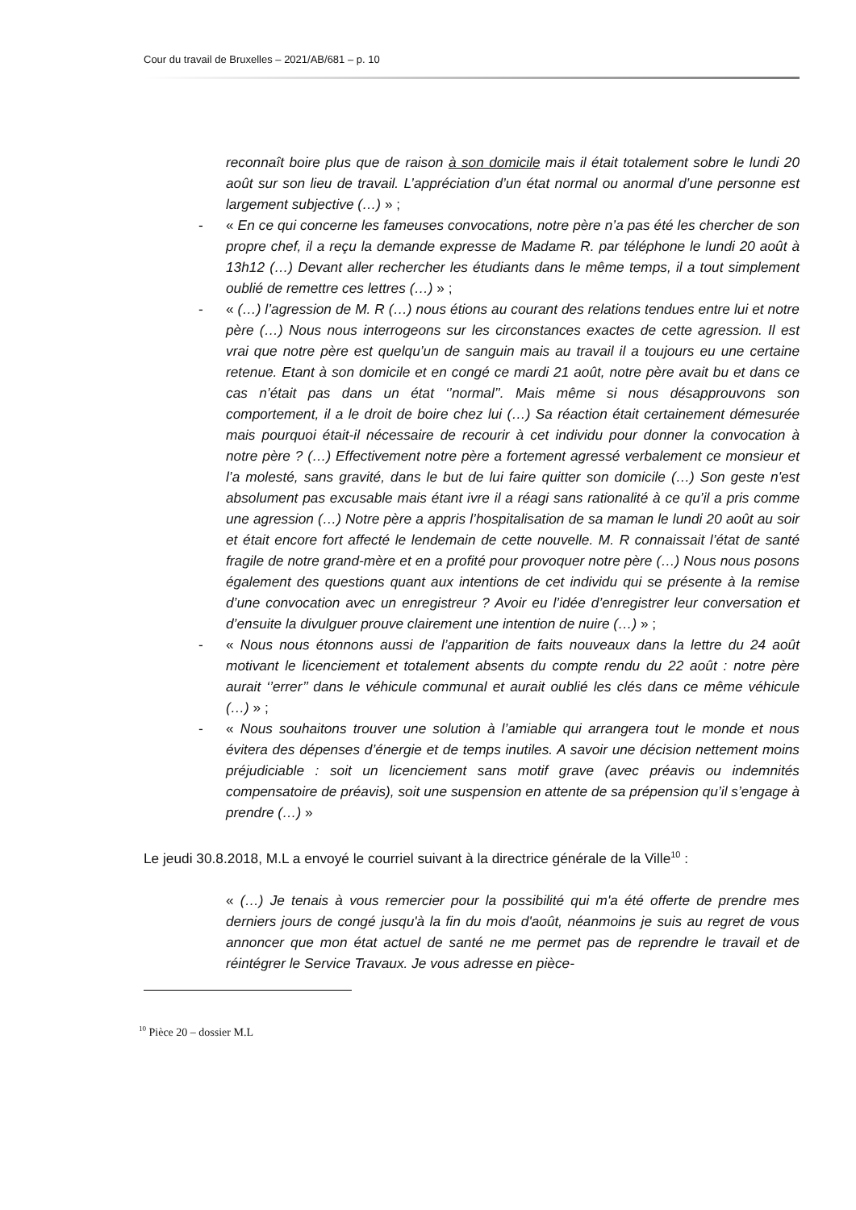Cour du travail de Bruxelles – 2021/AB/681 – p. 10
reconnaît boire plus que de raison à son domicile mais il était totalement sobre le lundi 20 août sur son lieu de travail. L’appréciation d’un état normal ou anormal d’une personne est largement subjective (…) » ;
- « En ce qui concerne les fameuses convocations, notre père n’a pas été les chercher de son propre chef, il a reçu la demande expresse de Madame R. par téléphone le lundi 20 août à 13h12 (…) Devant aller rechercher les étudiants dans le même temps, il a tout simplement oublié de remettre ces lettres (…) » ;
- « (…) l’agression de M. R (…) nous étions au courant des relations tendues entre lui et notre père (…) Nous nous interrogeons sur les circonstances exactes de cette agression. Il est vrai que notre père est quelqu’un de sanguin mais au travail il a toujours eu une certaine retenue. Etant à son domicile et en congé ce mardi 21 août, notre père avait bu et dans ce cas n’était pas dans un état ‘’normal’’. Mais même si nous désapprouvons son comportement, il a le droit de boire chez lui (…) Sa réaction était certainement démesurée mais pourquoi était-il nécessaire de recourir à cet individu pour donner la convocation à notre père ? (…) Effectivement notre père a fortement agressé verbalement ce monsieur et l’a molesté, sans gravité, dans le but de lui faire quitter son domicile (…) Son geste n'est absolument pas excusable mais étant ivre il a réagi sans rationalité à ce qu’il a pris comme une agression (…) Notre père a appris l’hospitalisation de sa maman le lundi 20 août au soir et était encore fort affecté le lendemain de cette nouvelle. M. R connaissait l’état de santé fragile de notre grand-mère et en a profité pour provoquer notre père (…) Nous nous posons également des questions quant aux intentions de cet individu qui se présente à la remise d’une convocation avec un enregistreur ? Avoir eu l’idée d’enregistrer leur conversation et d’ensuite la divulguer prouve clairement une intention de nuire (…) » ;
- « Nous nous étonnons aussi de l’apparition de faits nouveaux dans la lettre du 24 août motivant le licenciement et totalement absents du compte rendu du 22 août : notre père aurait ‘’errer’’ dans le véhicule communal et aurait oublié les clés dans ce même véhicule (…) » ;
- « Nous souhaitons trouver une solution à l’amiable qui arrangera tout le monde et nous évitera des dépenses d’énergie et de temps inutiles. A savoir une décision nettement moins préjudiciable : soit un licenciement sans motif grave (avec préavis ou indemnités compensatoire de préavis), soit une suspension en attente de sa prépension qu’il s’engage à prendre (…) »
Le jeudi 30.8.2018, M.L a envoyé le courriel suivant à la directrice générale de la Ville<sup>10</sup> :
« (…) Je tenais à vous remercier pour la possibilité qui m'a été offerte de prendre mes derniers jours de congé jusqu'à la fin du mois d'août, néanmoins je suis au regret de vous annoncer que mon état actuel de santé ne me permet pas de reprendre le travail et de réintégrer le Service Travaux. Je vous adresse en pièce-
<sup>10</sup> Pièce 20 – dossier M.L